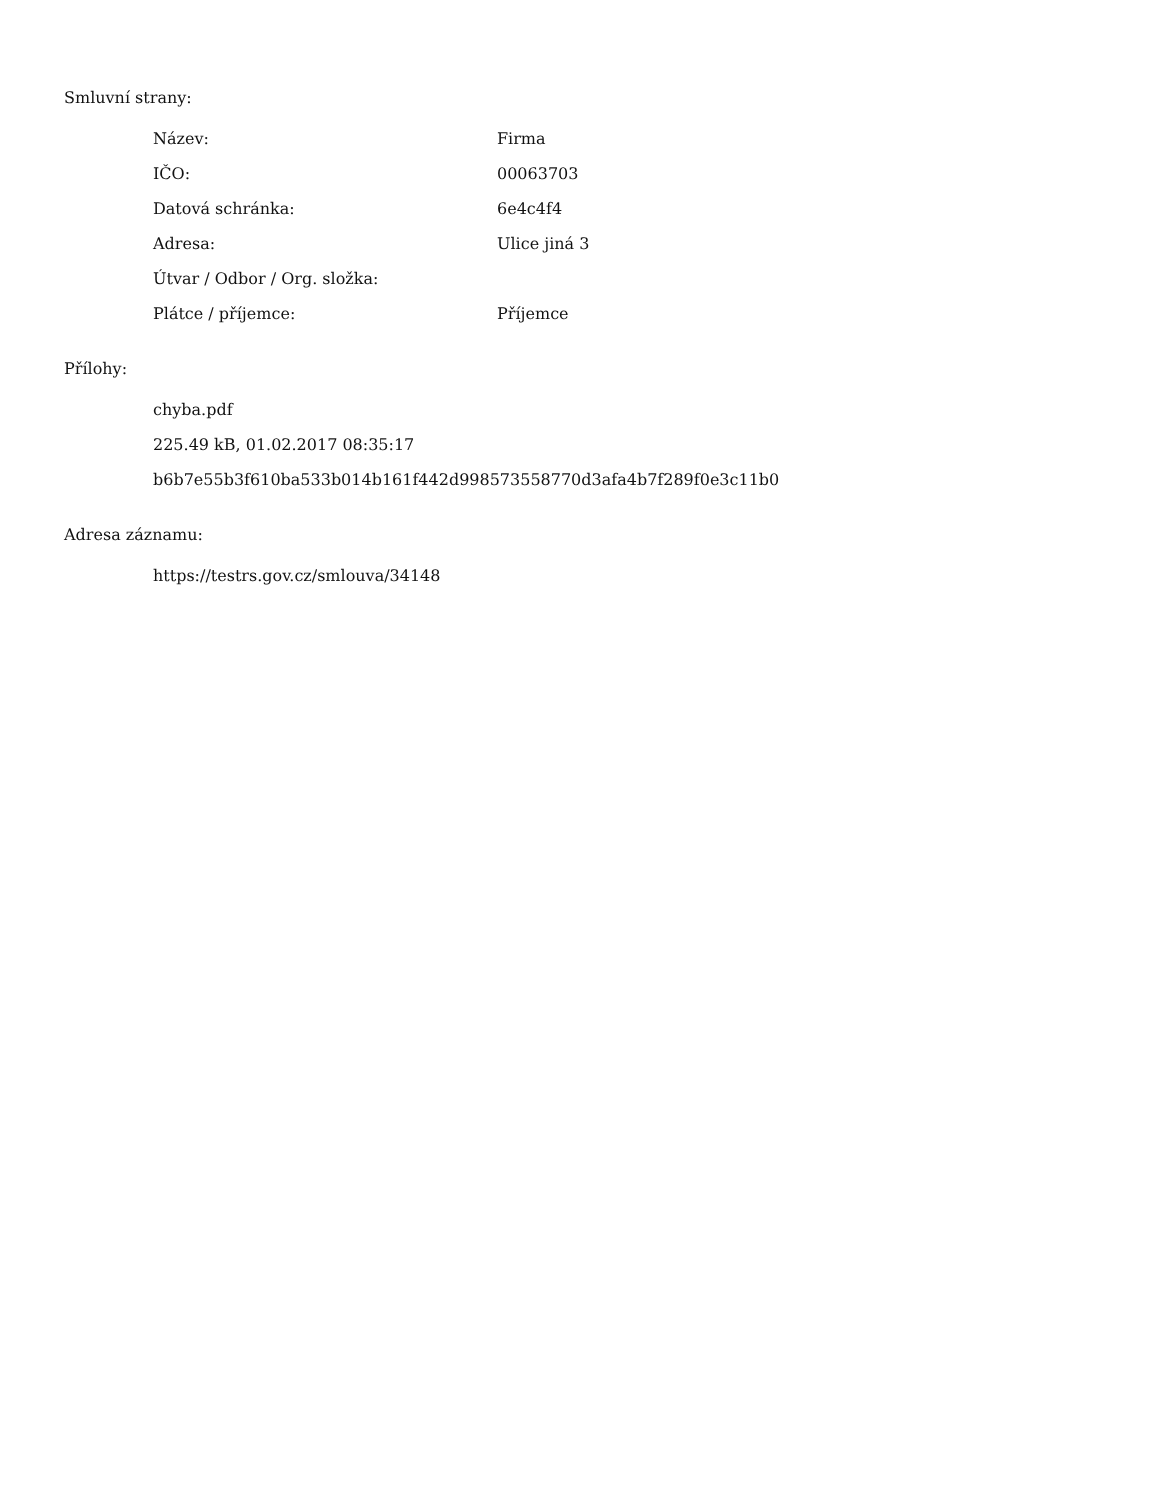Smluvní strany:
| Název: | Firma |
| IČO: | 00063703 |
| Datová schránka: | 6e4c4f4 |
| Adresa: | Ulice jiná 3 |
| Útvar / Odbor / Org. složka: | |
| Plátce / příjemce: | Příjemce |
Přílohy:
chyba.pdf
225.49 kB, 01.02.2017 08:35:17
b6b7e55b3f610ba533b014b161f442d998573558770d3afa4b7f289f0e3c11b0
Adresa záznamu:
https://testrs.gov.cz/smlouva/34148